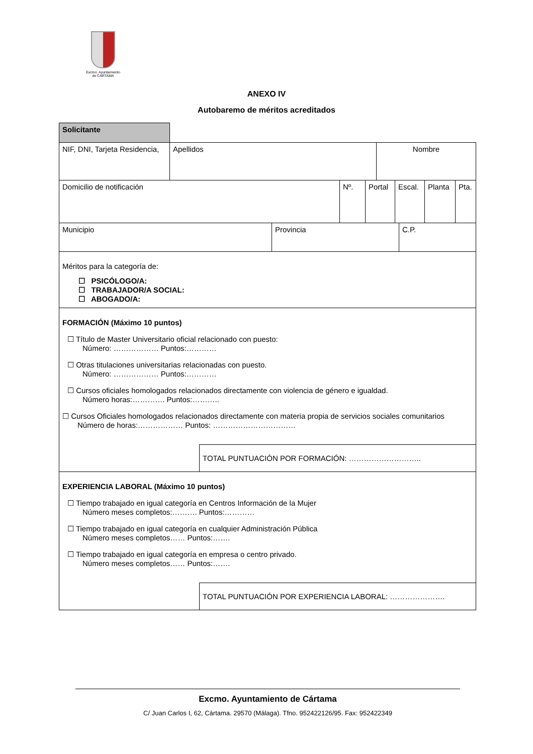Excmo. Ayuntamiento
de CÁRTAMA
ANEXO IV
Autobaremo de méritos acreditados
| Solicitante | |
| NIF, DNI, Tarjeta Residencia, | Apellidos | Nombre |
| Domicilio de notificación | Nº. | Portal | Escal. | Planta | Pta. |
| Municipio | Provincia | C.P. |
Méritos para la categoría de:
☐ PSICÓLOGO/A:
☐ TRABAJADOR/A SOCIAL:
☐ ABOGADO/A:
FORMACIÓN (Máximo 10 puntos)
☐ Título de Master Universitario oficial relacionado con puesto:
Número: ……………… Puntos:…………
☐ Otras titulaciones universitarias relacionadas con puesto.
Número: ……………… Puntos:…………
☐ Cursos oficiales homologados relacionados directamente con violencia de género e igualdad.
Número horas:…………. Puntos:………..
☐ Cursos Oficiales homologados relacionados directamente con materia propia de servicios sociales comunitarios
Número de horas:……………… Puntos: ……………………………
TOTAL PUNTUACIÓN POR FORMACIÓN: ………………………..
EXPERIENCIA LABORAL (Máximo 10 puntos)
☐ Tiempo trabajado en igual categoría en Centros Información de la Mujer
Número meses completos:………. Puntos:…………
☐ Tiempo trabajado en igual categoría en cualquier Administración Pública
Número meses completos…… Puntos:…….
☐ Tiempo trabajado en igual categoría en empresa o centro privado.
Número meses completos…… Puntos:…….
TOTAL PUNTUACIÓN POR EXPERIENCIA LABORAL: ………………….
Excmo. Ayuntamiento de Cártama
C/ Juan Carlos I, 62, Cártama. 29570 (Málaga). Tfno. 952422126/95. Fax: 952422349